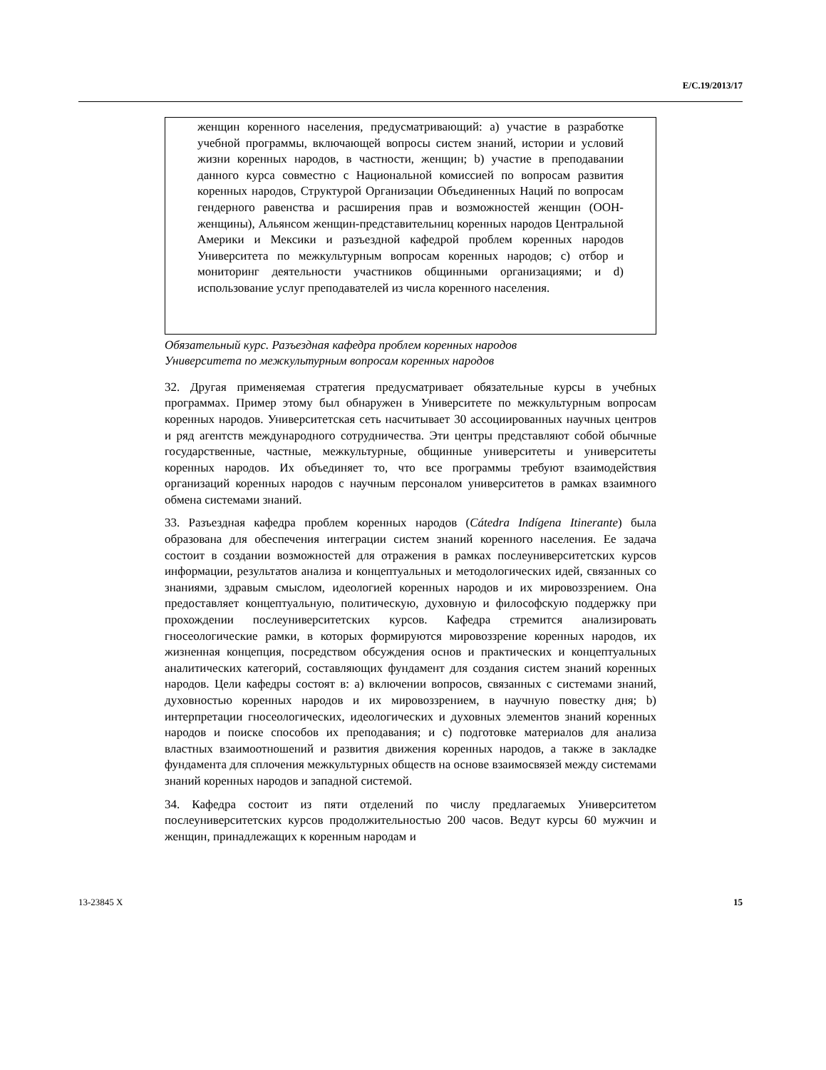E/C.19/2013/17
женщин коренного населения, предусматривающий: a) участие в разработке учебной программы, включающей вопросы систем знаний, истории и условий жизни коренных народов, в частности, женщин; b) участие в преподавании данного курса совместно с Национальной комиссией по вопросам развития коренных народов, Структурой Организации Объединенных Наций по вопросам гендерного равенства и расширения прав и возможностей женщин (ООН-женщины), Альянсом женщин-представительниц коренных народов Центральной Америки и Мексики и разъездной кафедрой проблем коренных народов Университета по межкультурным вопросам коренных народов; c) отбор и мониторинг деятельности участников общинными организациями; и d) использование услуг преподавателей из числа коренного населения.
Обязательный курс. Разъездная кафедра проблем коренных народов
Университета по межкультурным вопросам коренных народов
32. Другая применяемая стратегия предусматривает обязательные курсы в учебных программах. Пример этому был обнаружен в Университете по межкультурным вопросам коренных народов. Университетская сеть насчитывает 30 ассоциированных научных центров и ряд агентств международного сотрудничества. Эти центры представляют собой обычные государственные, частные, межкультурные, общинные университеты и университеты коренных народов. Их объединяет то, что все программы требуют взаимодействия организаций коренных народов с научным персоналом университетов в рамках взаимного обмена системами знаний.
33. Разъездная кафедра проблем коренных народов (Cátedra Indígena Itinerante) была образована для обеспечения интеграции систем знаний коренного населения. Ее задача состоит в создании возможностей для отражения в рамках послеуниверситетских курсов информации, результатов анализа и концептуальных и методологических идей, связанных со знаниями, здравым смыслом, идеологией коренных народов и их мировоззрением. Она предоставляет концептуальную, политическую, духовную и философскую поддержку при прохождении послеуниверситетских курсов. Кафедра стремится анализировать гносеологические рамки, в которых формируются мировоззрение коренных народов, их жизненная концепция, посредством обсуждения основ и практических и концептуальных аналитических категорий, составляющих фундамент для создания систем знаний коренных народов. Цели кафедры состоят в: a) включении вопросов, связанных с системами знаний, духовностью коренных народов и их мировоззрением, в научную повестку дня; b) интерпретации гносеологических, идеологических и духовных элементов знаний коренных народов и поиске способов их преподавания; и c) подготовке материалов для анализа властных взаимоотношений и развития движения коренных народов, а также в закладке фундамента для сплочения межкультурных обществ на основе взаимосвязей между системами знаний коренных народов и западной системой.
34. Кафедра состоит из пяти отделений по числу предлагаемых Университетом послеуниверситетских курсов продолжительностью 200 часов. Ведут курсы 60 мужчин и женщин, принадлежащих к коренным народам и
13-23845 X 15